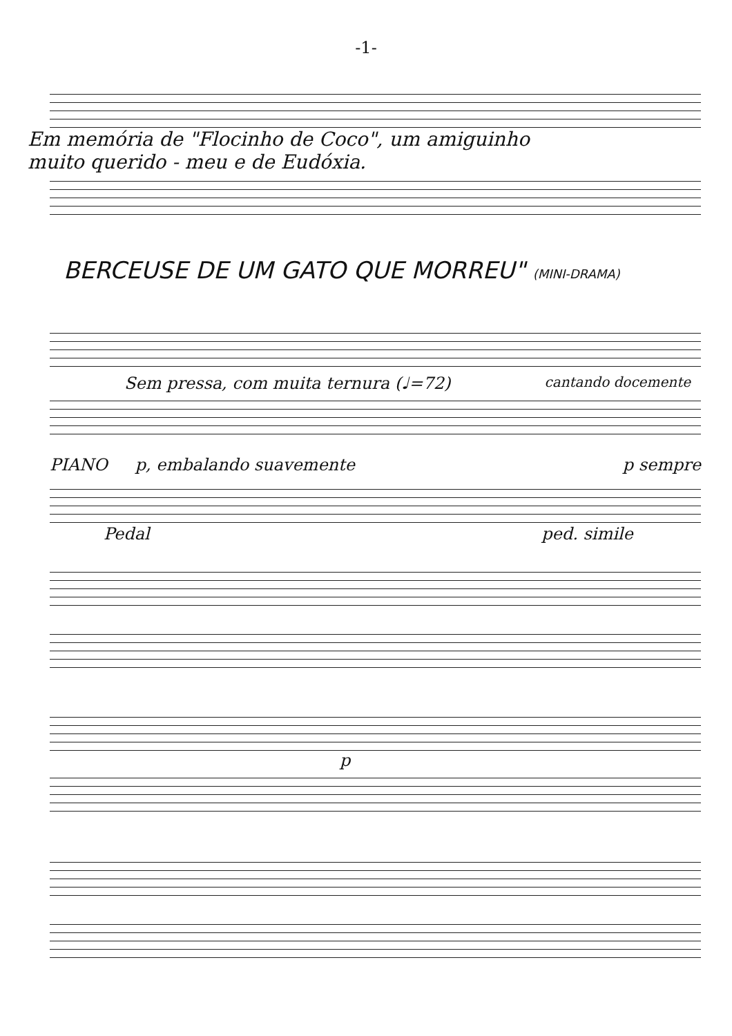-1-
Em memória de "Flocinho de Coco", um amiguinho
muito querido - meu e de Eudóxia.
BERCEUSE DE UM GATO QUE MORREU" (MINI-DRAMA)
Sem pressa, com muita ternura (♩=72) cantando docemente
PIANO p, embalando suavemente p sempre
Pedal ped. simile
p